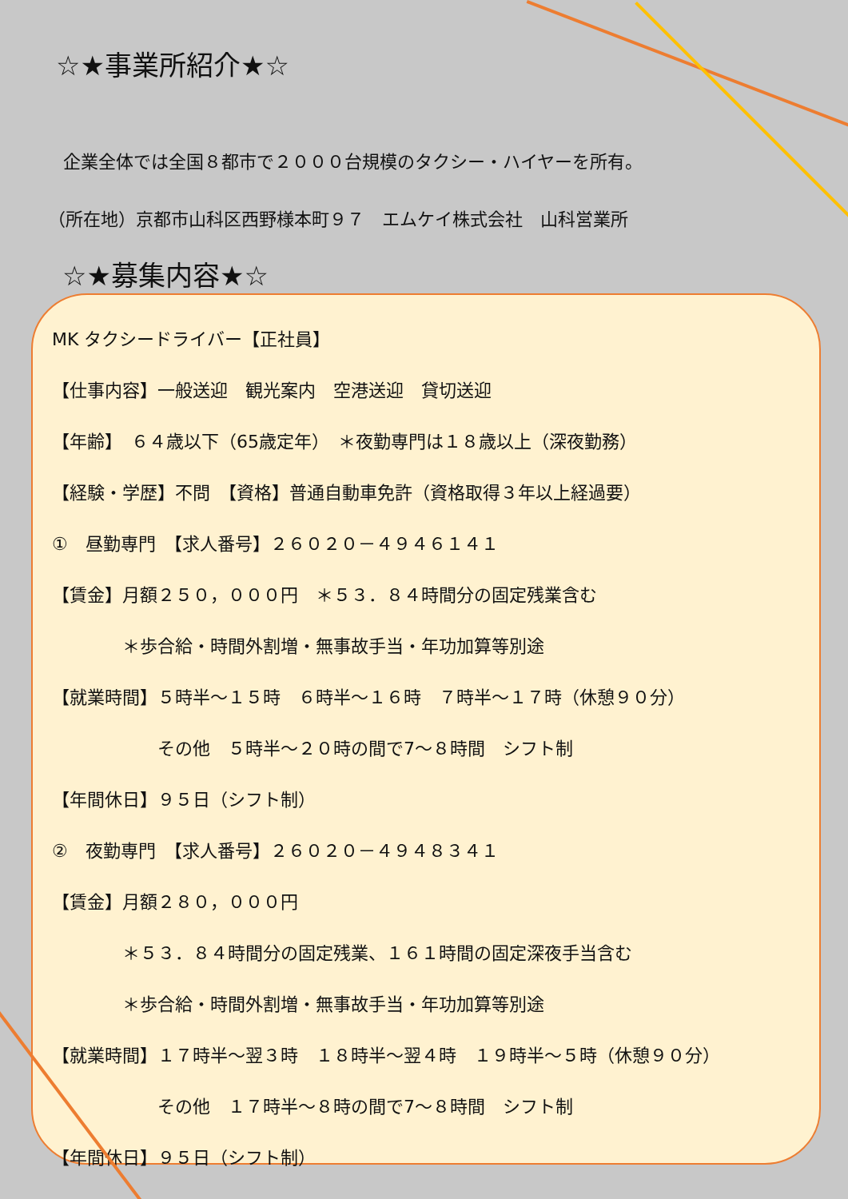☆★事業所紹介★☆
企業全体では全国８都市で２０００台規模のタクシー・ハイヤーを所有。
（所在地）京都市山科区西野様本町９７　エムケイ株式会社　山科営業所
☆★募集内容★☆
MK タクシードライバー【正社員】
【仕事内容】一般送迎　観光案内　空港送迎　貸切送迎
【年齢】　６４歳以下（65歳定年）　＊夜勤専門は１８歳以上（深夜勤務）
【経験・学歴】不問　【資格】普通自動車免許（資格取得３年以上経過要）
①　昼勤専門　【求人番号】２６０２０－４９４６１４１
【賃金】月額２５０，０００円　＊５３．８４時間分の固定残業含む
　　　　＊歩合給・時間外割増・無事故手当・年功加算等別途
【就業時間】５時半～１５時　６時半～１６時　７時半～１７時（休憩９０分）
　　　　　　その他　５時半～２０時の間で7～８時間　シフト制
【年間休日】９５日（シフト制）
②　夜勤専門　【求人番号】２６０２０－４９４８３４１
【賃金】月額２８０，０００円
　　　　＊５３．８４時間分の固定残業、１６１時間の固定深夜手当含む
　　　　＊歩合給・時間外割増・無事故手当・年功加算等別途
【就業時間】１７時半～翌３時　１８時半～翌４時　１９時半～５時（休憩９０分）
　　　　　　その他　１７時半～８時の間で7～８時間　シフト制
【年間休日】９５日（シフト制）